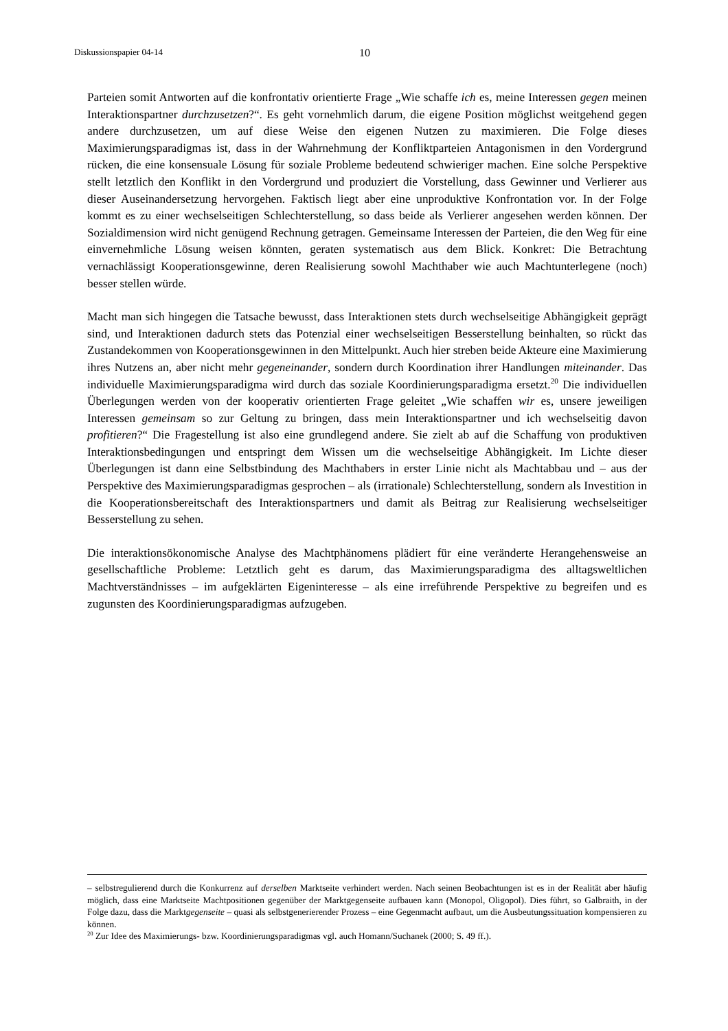Diskussionspapier 04-14 10
Parteien somit Antworten auf die konfrontativ orientierte Frage „Wie schaffe ich es, meine Interessen gegen meinen Interaktionspartner durchzusetzen?“. Es geht vornehmlich darum, die eigene Position möglichst weitgehend gegen andere durchzusetzen, um auf diese Weise den eigenen Nutzen zu maximieren. Die Folge dieses Maximierungsparadigmas ist, dass in der Wahrnehmung der Konfliktparteien Antagonismen in den Vordergrund rücken, die eine konsensuale Lösung für soziale Probleme bedeutend schwieriger machen. Eine solche Perspektive stellt letztlich den Konflikt in den Vordergrund und produziert die Vorstellung, dass Gewinner und Verlierer aus dieser Auseinandersetzung hervorgehen. Faktisch liegt aber eine unproduktive Konfrontation vor. In der Folge kommt es zu einer wechselseitigen Schlechterstellung, so dass beide als Verlierer angesehen werden können. Der Sozialdimension wird nicht genügend Rechnung getragen. Gemeinsame Interessen der Parteien, die den Weg für eine einvernehmliche Lösung weisen könnten, geraten systematisch aus dem Blick. Konkret: Die Betrachtung vernachlässigt Kooperationsgewinne, deren Realisierung sowohl Machthaber wie auch Machtunterlegene (noch) besser stellen würde.
Macht man sich hingegen die Tatsache bewusst, dass Interaktionen stets durch wechselseitige Abhängigkeit geprägt sind, und Interaktionen dadurch stets das Potenzial einer wechselseitigen Besserstellung beinhalten, so rückt das Zustandekommen von Kooperationsgewinnen in den Mittelpunkt. Auch hier streben beide Akteure eine Maximierung ihres Nutzens an, aber nicht mehr gegeneinander, sondern durch Koordination ihrer Handlungen miteinander. Das individuelle Maximierungsparadigma wird durch das soziale Koordinierungsparadigma ersetzt.<sup>20</sup> Die individuellen Überlegungen werden von der kooperativ orientierten Frage geleitet „Wie schaffen wir es, unsere jeweiligen Interessen gemeinsam so zur Geltung zu bringen, dass mein Interaktionspartner und ich wechselseitig davon profitieren?“ Die Fragestellung ist also eine grundlegend andere. Sie zielt ab auf die Schaffung von produktiven Interaktionsbedingungen und entspringt dem Wissen um die wechselseitige Abhängigkeit. Im Lichte dieser Überlegungen ist dann eine Selbstbindung des Machthabers in erster Linie nicht als Machtabbau und – aus der Perspektive des Maximierungsparadigmas gesprochen – als (irrationale) Schlechterstellung, sondern als Investition in die Kooperationsbereitschaft des Interaktionspartners und damit als Beitrag zur Realisierung wechselseitiger Besserstellung zu sehen.
Die interaktionsökonomische Analyse des Machtphänomens plädiert für eine veränderte Herangehensweise an gesellschaftliche Probleme: Letztlich geht es darum, das Maximierungsparadigma des alltagsweltlichen Machtverständnisses – im aufgeklärten Eigeninteresse – als eine irreführende Perspektive zu begreifen und es zugunsten des Koordinierungsparadigmas aufzugeben.
– selbstregulierend durch die Konkurrenz auf derselben Marktseite verhindert werden. Nach seinen Beobachtungen ist es in der Realität aber häufig möglich, dass eine Marktseite Machtpositionen gegenüber der Marktgegenseite aufbauen kann (Monopol, Oligopol). Dies führt, so Galbraith, in der Folge dazu, dass die Marktgegenseite – quasi als selbstgenerierender Prozess – eine Gegenmacht aufbaut, um die Ausbeutungssituation kompensieren zu können.
<sup>20</sup> Zur Idee des Maximierungs- bzw. Koordinierungsparadigmas vgl. auch Homann/Suchanek (2000; S. 49 ff.).